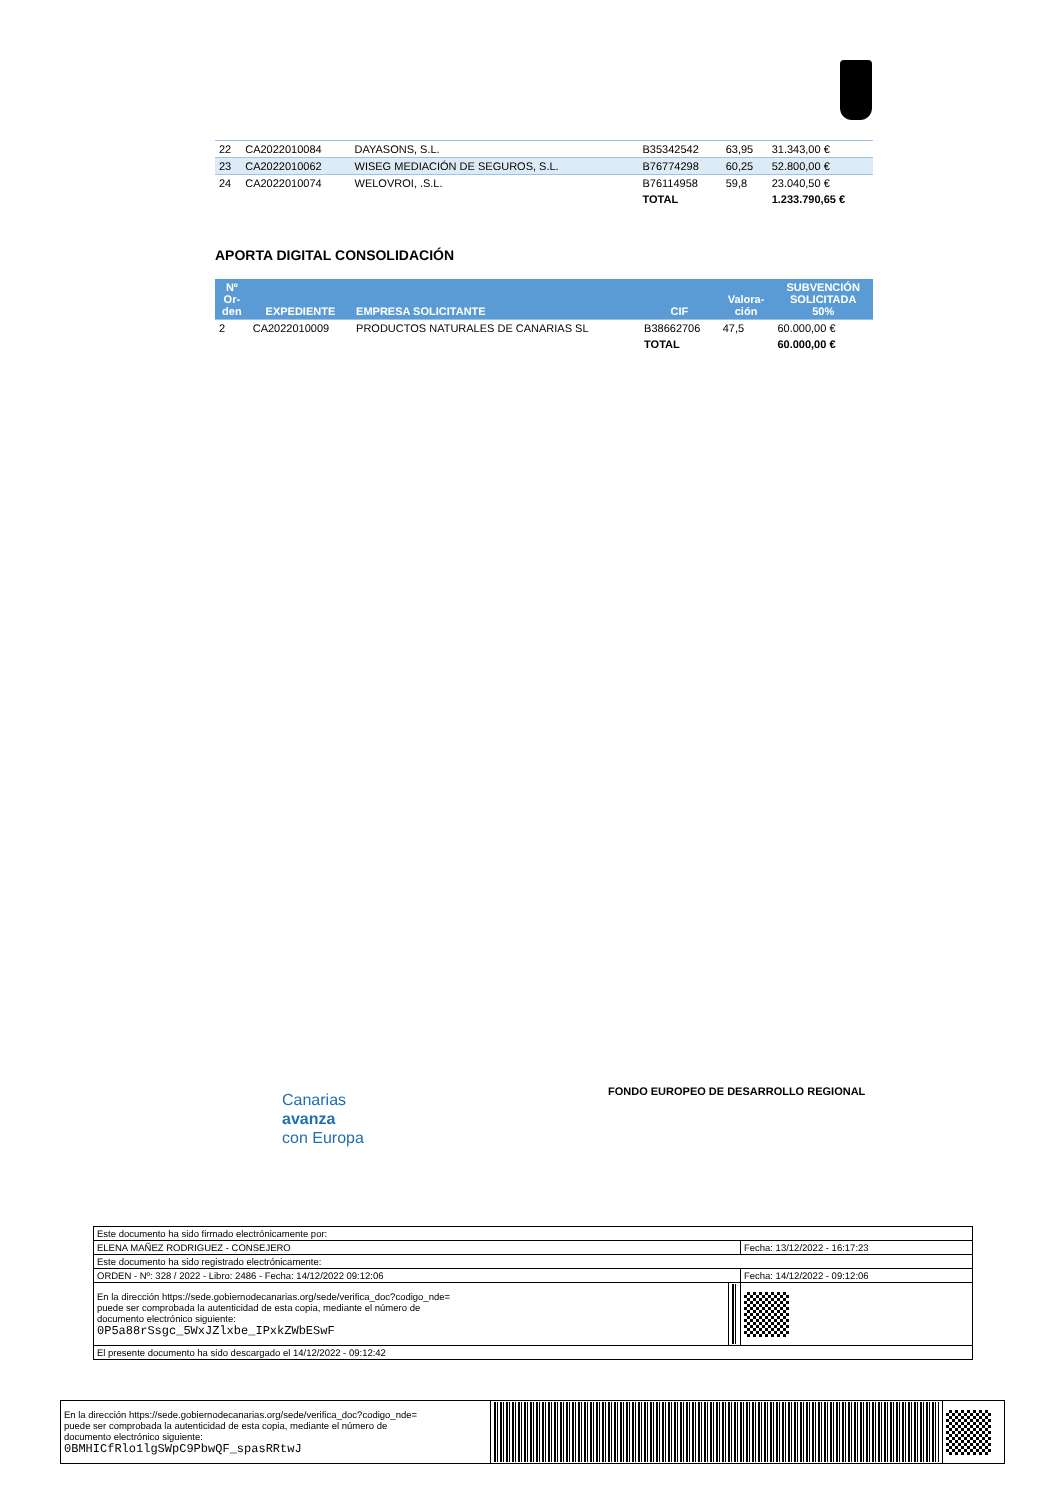| 22 | CA2022010084 | DAYASONS, S.L. | B35342542 | 63,95 | 31.343,00 € |
| 23 | CA2022010062 | WISEG MEDIACIÓN DE SEGUROS, S.L. | B76774298 | 60,25 | 52.800,00 € |
| 24 | CA2022010074 | WELOVROI, .S.L. | B76114958 | 59,8 | 23.040,50 € |
| | | | TOTAL | | 1.233.790,65 € |
APORTA DIGITAL CONSOLIDACIÓN
| Nº Or- den | EXPEDIENTE | EMPRESA SOLICITANTE | CIF | Valora- ción | SUBVENCIÓN SOLICITADA 50% |
| --- | --- | --- | --- | --- | --- |
| 2 | CA2022010009 | PRODUCTOS NATURALES DE CANARIAS SL | B38662706 | 47,5 | 60.000,00 € |
| | | | TOTAL | | 60.000,00 € |
Canarias
avanza
con Europa
FONDO EUROPEO DE DESARROLLO REGIONAL
| Este documento ha sido firmado electrónicamente por: | | |
| ELENA MAÑEZ RODRIGUEZ - CONSEJERO | | Fecha: 13/12/2022 - 16:17:23 |
| Este documento ha sido registrado electrónicamente: | | |
| ORDEN - Nº: 328 / 2022 - Libro: 2486 - Fecha: 14/12/2022 09:12:06 | | Fecha: 14/12/2022 - 09:12:06 |
| En la dirección https://sede.gobiernodecanarias.org/sede/verifica_doc?codigo_nde= puede ser comprobada la autenticidad de esta copia, mediante el número de documento electrónico siguiente: 0P5a88rSsgc_5WxJZlxbe_IPxkZWbESwF | | |
| El presente documento ha sido descargado el 14/12/2022 - 09:12:42 | | |
| En la dirección https://sede.gobiernodecanarias.org/sede/verifica_doc?codigo_nde= puede ser comprobada la autenticidad de esta copia, mediante el número de documento electrónico siguiente: 0BMHICfRlo1lgSWpC9PbwQF_spasRRtwJ | | |